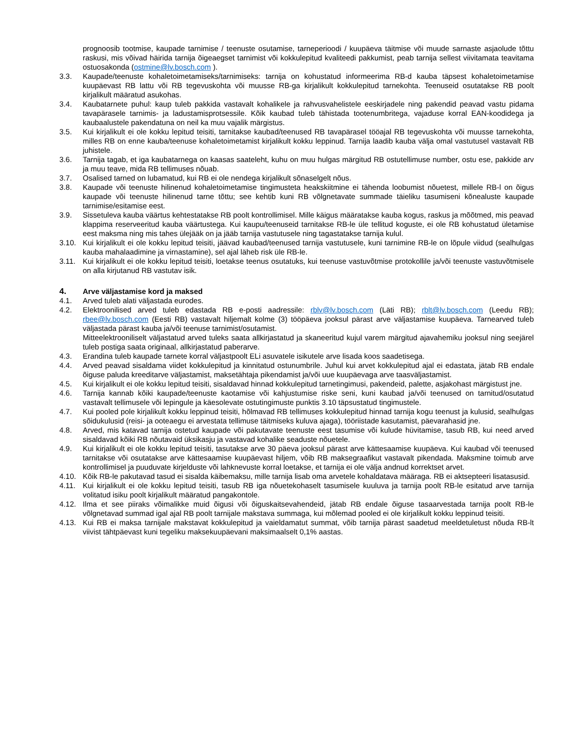prognoosib tootmise, kaupade tarnimise / teenuste osutamise, tarneperioodi / kuupäeva täitmise või muude sarnaste asjaolude tõttu raskusi, mis võivad häirida tarnija õigeaegset tarnimist või kokkulepitud kvaliteedi pakkumist, peab tarnija sellest viivitamata teavitama ostuosakonda (ostmine@lv.bosch.com ).
3.3. Kaupade/teenuste kohaletoimetamiseks/tarnimiseks: tarnija on kohustatud informeerima RB-d kauba täpsest kohaletoimetamise kuupäevast RB lattu või RB tegevuskohta või muusse RB-ga kirjalikult kokkulepitud tarnekohta. Teenuseid osutatakse RB poolt kirjalikult määratud asukohas.
3.4. Kaubatarnete puhul: kaup tuleb pakkida vastavalt kohalikele ja rahvusvahelistele eeskirjadele ning pakendid peavad vastu pidama tavapärasele tarnimis- ja ladustamisprotsessile. Kõik kaubad tuleb tähistada tootenumbritega, vajaduse korral EAN-koodidega ja kaubaalustele pakendatuna on neil ka muu vajalik märgistus.
3.5. Kui kirjalikult ei ole kokku lepitud teisiti, tarnitakse kaubad/teenused RB tavapärasel tööajal RB tegevuskohta või muusse tarnekohta, milles RB on enne kauba/teenuse kohaletoimetamist kirjalikult kokku leppinud. Tarnija laadib kauba välja omal vastutusel vastavalt RB juhistele.
3.6. Tarnija tagab, et iga kaubatarnega on kaasas saateleht, kuhu on muu hulgas märgitud RB ostutellimuse number, ostu ese, pakkide arv ja muu teave, mida RB tellimuses nõuab.
3.7. Osalised tarned on lubamatud, kui RB ei ole nendega kirjalikult sõnaselgelt nõus.
3.8. Kaupade või teenuste hilinenud kohaletoimetamise tingimusteta heakskiitmine ei tähenda loobumist nõuetest, millele RB-l on õigus kaupade või teenuste hilinenud tarne tõttu; see kehtib kuni RB võlgnetavate summade täieliku tasumiseni kõnealuste kaupade tarnimise/esitamise eest.
3.9. Sissetuleva kauba väärtus kehtestatakse RB poolt kontrollimisel. Mille käigus määratakse kauba kogus, raskus ja mõõtmed, mis peavad klappima reserveeritud kauba väärtustega. Kui kaupu/teenuseid tarnitakse RB-le üle tellitud koguste, ei ole RB kohustatud ületamise eest maksma ning mis tahes ülejääk on ja jääb tarnija vastutusele ning tagastatakse tarnija kulul.
3.10. Kui kirjalikult ei ole kokku lepitud teisiti, jäävad kaubad/teenused tarnija vastutusele, kuni tarnimine RB-le on lõpule viidud (sealhulgas kauba mahalaadimine ja virnastamine), sel ajal läheb risk üle RB-le.
3.11. Kui kirjalikult ei ole kokku lepitud teisiti, loetakse teenus osutatuks, kui teenuse vastuvõtmise protokollile ja/või teenuste vastuvõtmisele on alla kirjutanud RB vastutav isik.
4. Arve väljastamise kord ja maksed
4.1. Arved tuleb alati väljastada eurodes.
4.2. Elektroonilised arved tuleb edastada RB e-posti aadressile: rblv@lv.bosch.com (Läti RB); rblt@lv.bosch.com (Leedu RB); rbee@lv.bosch.com (Eesti RB) vastavalt hiljemalt kolme (3) tööpäeva jooksul pärast arve väljastamise kuupäeva. Tarnearved tuleb väljastada pärast kauba ja/või teenuse tarnimist/osutamist.
Mitteelektrooniliselt väljastatud arved tuleks saata allkirjastatud ja skaneeritud kujul varem märgitud ajavahemiku jooksul ning seejärel tuleb postiga saata originaal, allkirjastatud paberarve.
4.3. Erandina tuleb kaupade tarnete korral väljastpoolt ELi asuvatele isikutele arve lisada koos saadetisega.
4.4. Arved peavad sisaldama viidet kokkulepitud ja kinnitatud ostunumbrile. Juhul kui arvet kokkulepitud ajal ei edastata, jätab RB endale õiguse paluda kreeditarve väljastamist, maksetähtaja pikendamist ja/või uue kuupäevaga arve taasväljastamist.
4.5. Kui kirjalikult ei ole kokku lepitud teisiti, sisaldavad hinnad kokkulepitud tarnetingimusi, pakendeid, palette, asjakohast märgistust jne.
4.6. Tarnija kannab kõiki kaupade/teenuste kaotamise või kahjustumise riske seni, kuni kaubad ja/või teenused on tarnitud/osutatud vastavalt tellimusele või lepingule ja käesolevate ostutingimuste punktis 3.10 täpsustatud tingimustele.
4.7. Kui pooled pole kirjalikult kokku leppinud teisiti, hõlmavad RB tellimuses kokkulepitud hinnad tarnija kogu teenust ja kulusid, sealhulgas sõidukulusid (reisi- ja ooteaegu ei arvestata tellimuse täitmiseks kuluva ajaga), tööriistade kasutamist, päevarahasid jne.
4.8. Arved, mis katavad tarnija ostetud kaupade või pakutavate teenuste eest tasumise või kulude hüvitamise, tasub RB, kui need arved sisaldavad kõiki RB nõutavaid üksikasju ja vastavad kohalike seaduste nõuetele.
4.9. Kui kirjalikult ei ole kokku lepitud teisiti, tasutakse arve 30 päeva jooksul pärast arve kättesaamise kuupäeva. Kui kaubad või teenused tarnitakse või osutatakse arve kättesaamise kuupäevast hiljem, võib RB maksegraafikut vastavalt pikendada. Maksmine toimub arve kontrollimisel ja puuduvate kirjelduste või lahknevuste korral loetakse, et tarnija ei ole välja andnud korrektset arvet.
4.10. Kõik RB-le pakutavad tasud ei sisalda käibemaksu, mille tarnija lisab oma arvetele kohaldatava määraga. RB ei aktsepteeri lisatasusid.
4.11. Kui kirjalikult ei ole kokku lepitud teisiti, tasub RB iga nõuetekohaselt tasumisele kuuluva ja tarnija poolt RB-le esitatud arve tarnija volitatud isiku poolt kirjalikult määratud pangakontole.
4.12. Ilma et see piiraks võimalikke muid õigusi või õiguskaitsevahendeid, jätab RB endale õiguse tasaarvestada tarnija poolt RB-le võlgnetavad summad igal ajal RB poolt tarnijale makstava summaga, kui mõlemad pooled ei ole kirjalikult kokku leppinud teisiti.
4.13. Kui RB ei maksa tarnijale makstavat kokkulepitud ja vaieldamatut summat, võib tarnija pärast saadetud meeldetuletust nõuda RB-lt viivist tähtpäevast kuni tegeliku maksekuupäevani maksimaalselt 0,1% aastas.